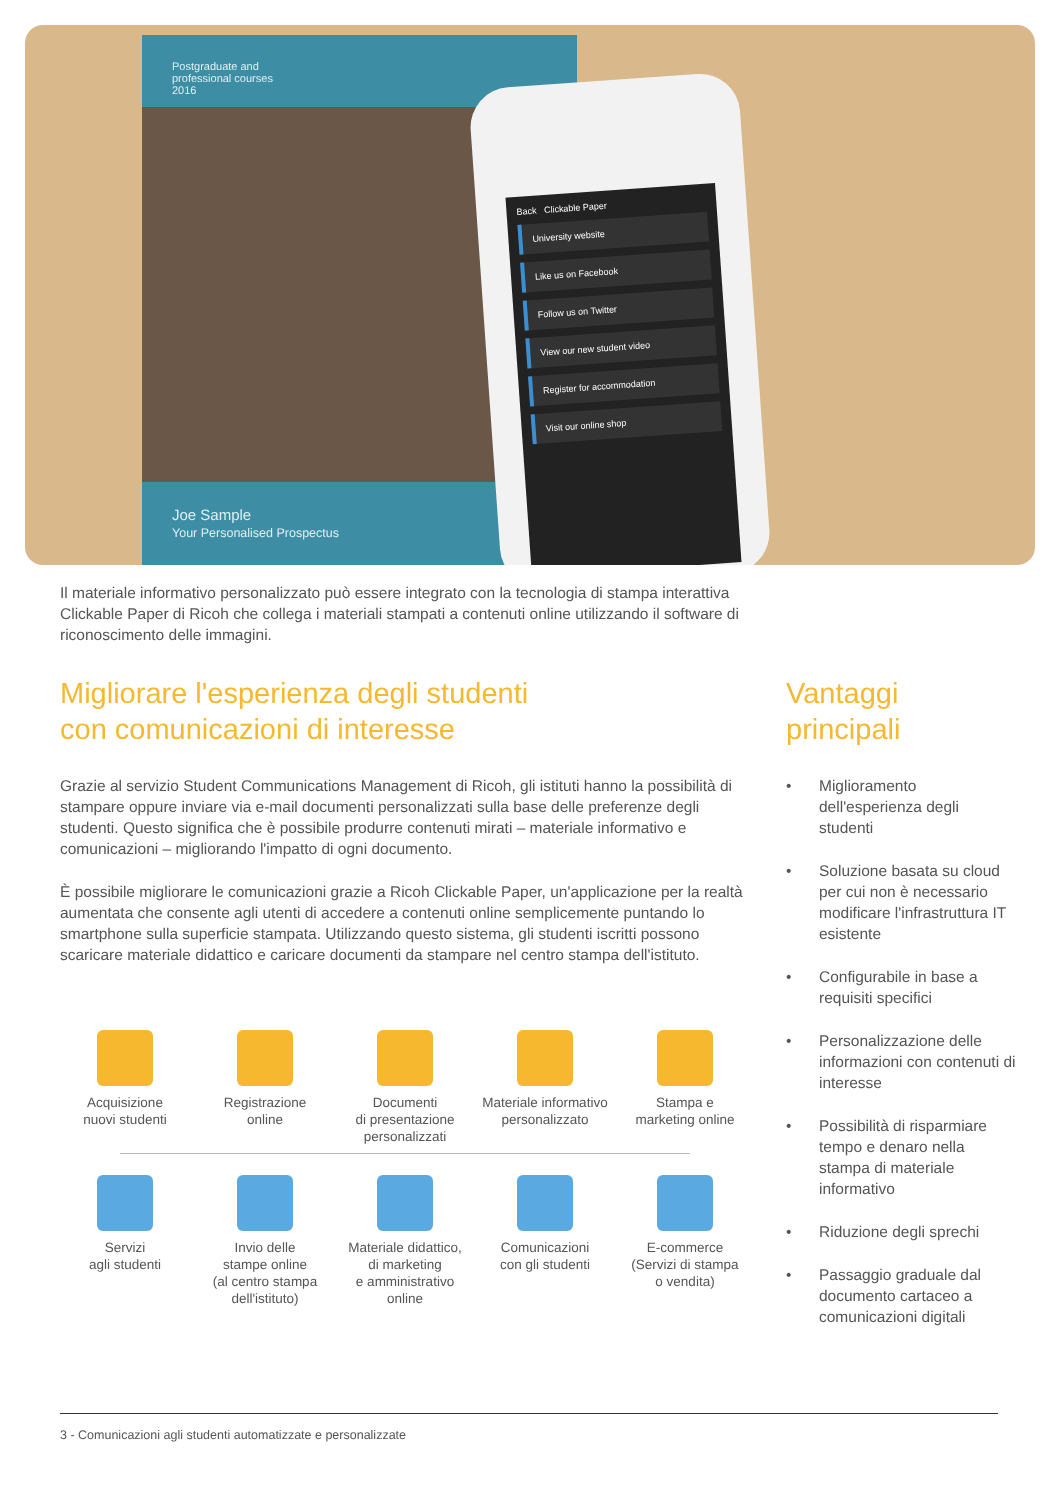Postgraduate and
professional courses
2016
Joe Sample
Your Personalised Prospectus
Back Clickable Paper
University website
Like us on Facebook
Follow us on Twitter
View our new student video
Register for accommodation
Visit our online shop
Il materiale informativo personalizzato può essere integrato con la tecnologia di stampa interattiva Clickable Paper di Ricoh che collega i materiali stampati a contenuti online utilizzando il software di riconoscimento delle immagini.
Migliorare l'esperienza degli studenti
con comunicazioni di interesse
Grazie al servizio Student Communications Management di Ricoh, gli istituti hanno la possibilità di stampare oppure inviare via e-mail documenti personalizzati sulla base delle preferenze degli studenti. Questo significa che è possibile produrre contenuti mirati – materiale informativo e comunicazioni – migliorando l'impatto di ogni documento.
È possibile migliorare le comunicazioni grazie a Ricoh Clickable Paper, un'applicazione per la realtà aumentata che consente agli utenti di accedere a contenuti online semplicemente puntando lo smartphone sulla superficie stampata. Utilizzando questo sistema, gli studenti iscritti possono scaricare materiale didattico e caricare documenti da stampare nel centro stampa dell'istituto.
Vantaggi
principali
• Miglioramento dell'esperienza degli studenti
• Soluzione basata su cloud per cui non è necessario modificare l'infrastruttura IT esistente
• Configurabile in base a requisiti specifici
• Personalizzazione delle informazioni con contenuti di interesse
• Possibilità di risparmiare tempo e denaro nella stampa di materiale informativo
• Riduzione degli sprechi
• Passaggio graduale dal documento cartaceo a comunicazioni digitali
Acquisizione
nuovi studenti
Registrazione
online
Documenti
di presentazione
personalizzati
Materiale informativo
personalizzato
Stampa e
marketing online
Servizi
agli studenti
Invio delle
stampe online
(al centro stampa
dell'istituto)
Materiale didattico,
di marketing
e amministrativo
online
Comunicazioni
con gli studenti
E-commerce
(Servizi di stampa
o vendita)
3 - Comunicazioni agli studenti automatizzate e personalizzate